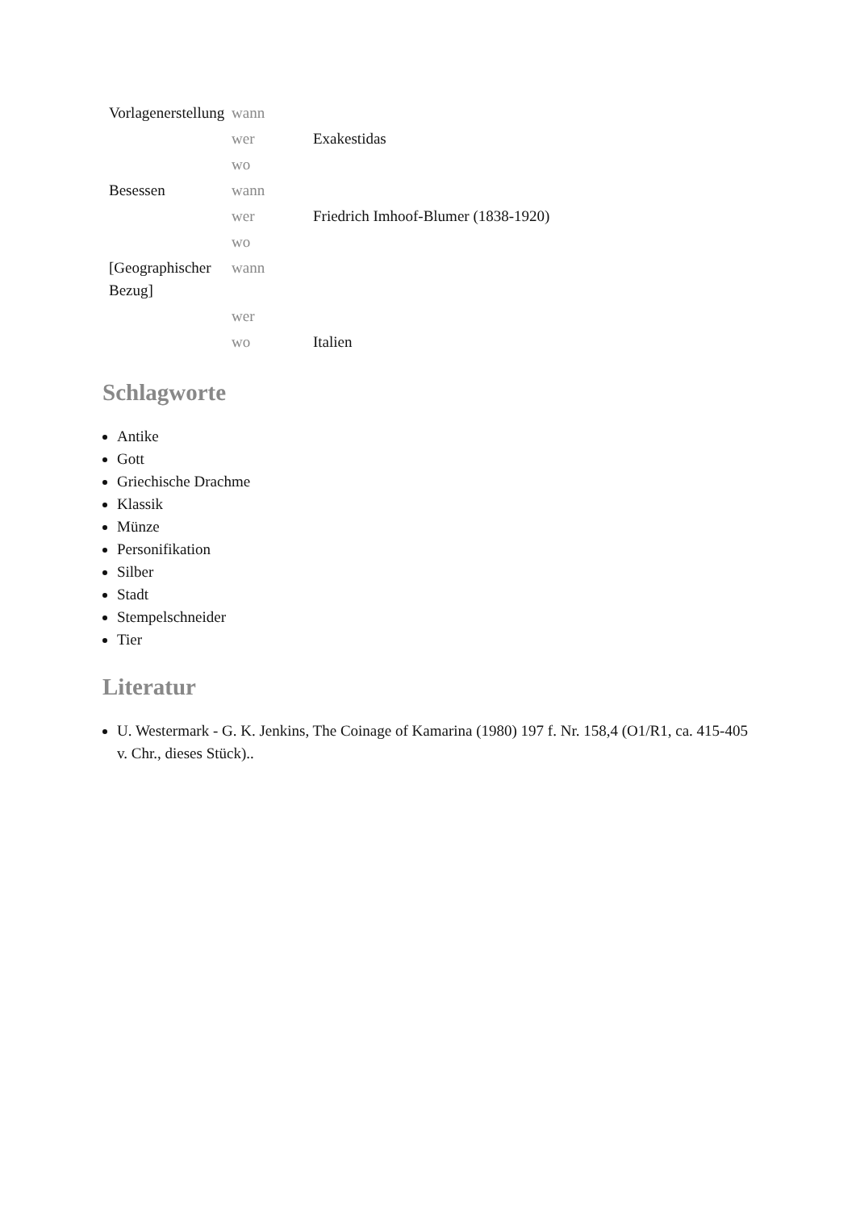| Vorlagenerstellung | wann | |
| | wer | Exakestidas |
| | wo | |
| Besessen | wann | |
| | wer | Friedrich Imhoof-Blumer (1838-1920) |
| | wo | |
| [Geographischer Bezug] | wann | |
| | wer | |
| | wo | Italien |
Schlagworte
Antike
Gott
Griechische Drachme
Klassik
Münze
Personifikation
Silber
Stadt
Stempelschneider
Tier
Literatur
U. Westermark - G. K. Jenkins, The Coinage of Kamarina (1980) 197 f. Nr. 158,4 (O1/R1, ca. 415-405 v. Chr., dieses Stück)..